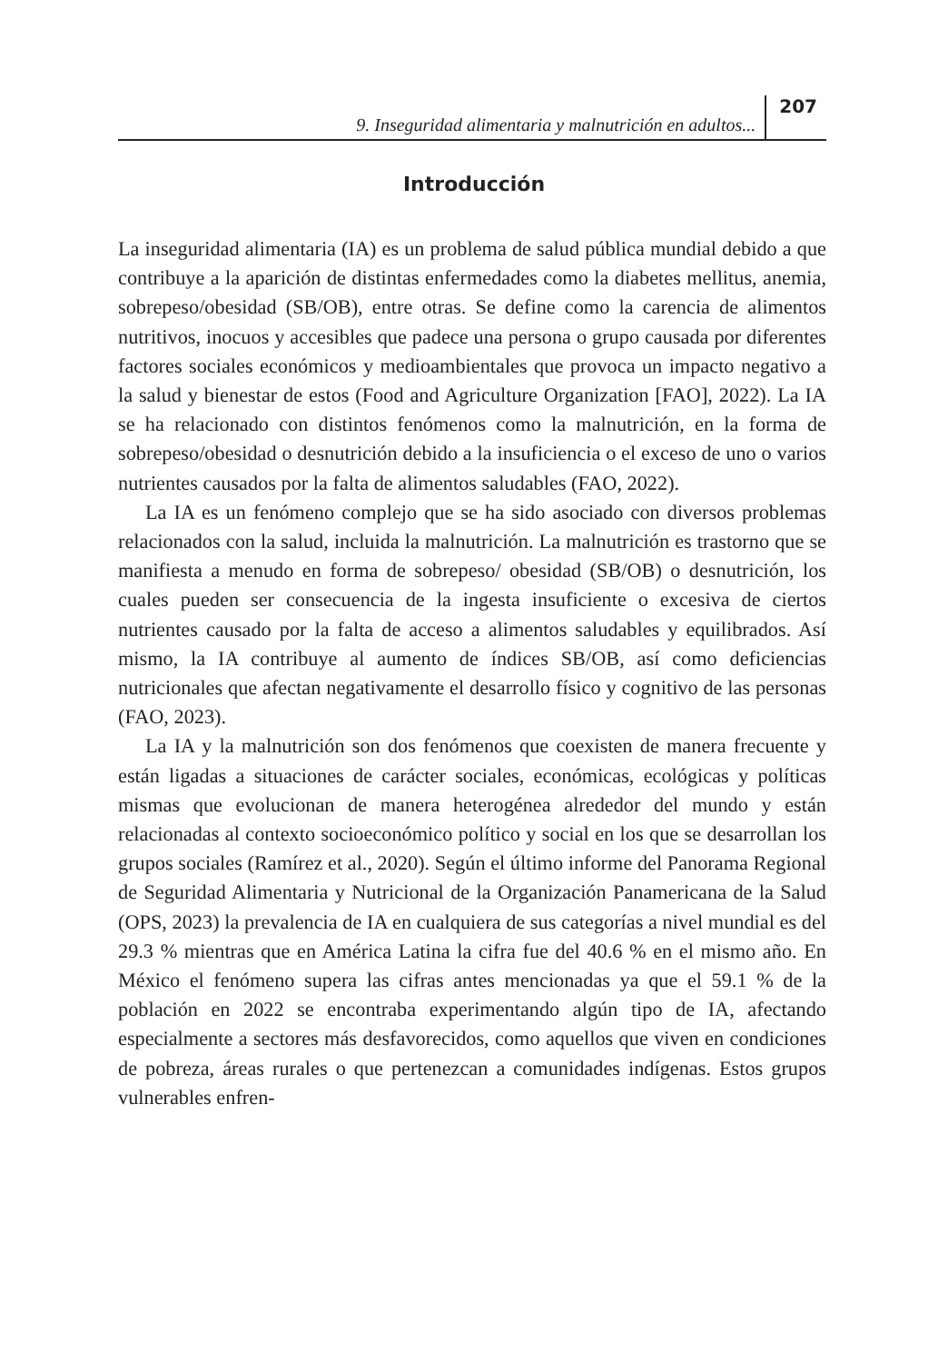9. Inseguridad alimentaria y malnutrición en adultos... 207
Introducción
La inseguridad alimentaria (IA) es un problema de salud pública mundial debido a que contribuye a la aparición de distintas enfermedades como la diabetes mellitus, anemia, sobrepeso/obesidad (SB/OB), entre otras. Se define como la carencia de alimentos nutritivos, inocuos y accesibles que padece una persona o grupo causada por diferentes factores sociales económicos y medioambientales que provoca un impacto negativo a la salud y bienestar de estos (Food and Agriculture Organization [FAO], 2022). La IA se ha relacionado con distintos fenómenos como la malnutrición, en la forma de sobrepeso/obesidad o desnutrición debido a la insuficiencia o el exceso de uno o varios nutrientes causados por la falta de alimentos saludables (FAO, 2022).
La IA es un fenómeno complejo que se ha sido asociado con diversos problemas relacionados con la salud, incluida la malnutrición. La malnutrición es trastorno que se manifiesta a menudo en forma de sobrepeso/ obesidad (SB/OB) o desnutrición, los cuales pueden ser consecuencia de la ingesta insuficiente o excesiva de ciertos nutrientes causado por la falta de acceso a alimentos saludables y equilibrados. Así mismo, la IA contribuye al aumento de índices SB/OB, así como deficiencias nutricionales que afectan negativamente el desarrollo físico y cognitivo de las personas (FAO, 2023).
La IA y la malnutrición son dos fenómenos que coexisten de manera frecuente y están ligadas a situaciones de carácter sociales, económicas, ecológicas y políticas mismas que evolucionan de manera heterogénea alrededor del mundo y están relacionadas al contexto socioeconómico político y social en los que se desarrollan los grupos sociales (Ramírez et al., 2020). Según el último informe del Panorama Regional de Seguridad Alimentaria y Nutricional de la Organización Panamericana de la Salud (OPS, 2023) la prevalencia de IA en cualquiera de sus categorías a nivel mundial es del 29.3 % mientras que en América Latina la cifra fue del 40.6 % en el mismo año. En México el fenómeno supera las cifras antes mencionadas ya que el 59.1 % de la población en 2022 se encontraba experimentando algún tipo de IA, afectando especialmente a sectores más desfavorecidos, como aquellos que viven en condiciones de pobreza, áreas rurales o que pertenezcan a comunidades indígenas. Estos grupos vulnerables enfren-